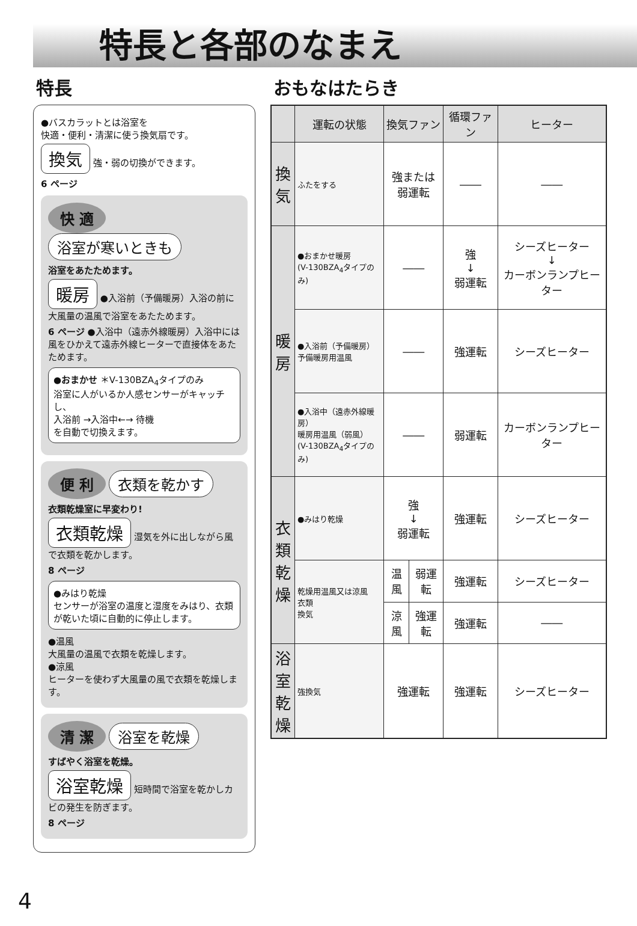特長と各部のなまえ
特長
●バスカラットとは浴室を
快適・便利・清潔に使う換気扇です。
換気 強・弱の切換ができます。
6 ページ
快 適 浴室が寒いときも
浴室をあたためます。
暖房 ●入浴前（予備暖房）入浴の前に大風量の温風で浴室をあたためます。
6 ページ ●入浴中（遠赤外線暖房）入浴中には風をひかえて遠赤外線ヒーターで直接体をあたためます。
●おまかせ ＊V-130BZA<sub>4</sub>タイプのみ
浴室に人がいるか人感センサーがキャッチし、
入浴前 →入浴中←→ 待機
を自動で切換えます。
便 利 衣類を乾かす
衣類乾燥室に早変わり!
衣類乾燥 湿気を外に出しながら風で衣類を乾かします。
8 ページ
●みはり乾燥
センサーが浴室の温度と湿度をみはり、衣類が乾いた頃に自動的に停止します。
●温風
大風量の温風で衣類を乾燥します。
●涼風
ヒーターを使わず大風量の風で衣類を乾燥します。
清 潔 浴室を乾燥
すばやく浴室を乾燥。
浴室乾燥 短時間で浴室を乾かしカビの発生を防ぎます。
8 ページ
おもなはたらき
| | 運転の状態 | 換気ファン | | 循環ファン | ヒーター |
| --- | --- | --- | --- | --- | --- |
| 換 気 | ふたをする | 強または 弱運転 | | ―― | ―― |
| 暖 房 | ●おまかせ暖房 (V-130BZA<sub>4</sub>タイプのみ) | ―― | | 強 ↓ 弱運転 | シーズヒーター ↓ カーボンランプヒーター |
| | ●入浴前（予備暖房） 予備暖房用温風 | ―― | | 強運転 | シーズヒーター |
| | ●入浴中（遠赤外線暖房） 暖房用温風（弱風） (V-130BZA<sub>4</sub>タイプのみ) | ―― | | 弱運転 | カーボンランプヒーター |
| 衣類乾燥 | ●みはり乾燥 | 強 ↓ 弱運転 | | 強運転 | シーズヒーター |
| | 乾燥用温風又は涼風 衣類 換気 | 温風 | 弱運転 | 強運転 | シーズヒーター |
| | | 涼風 | 強運転 | 強運転 | ―― |
| 浴室乾燥 | 強換気 | 強運転 | | 強運転 | シーズヒーター |
4